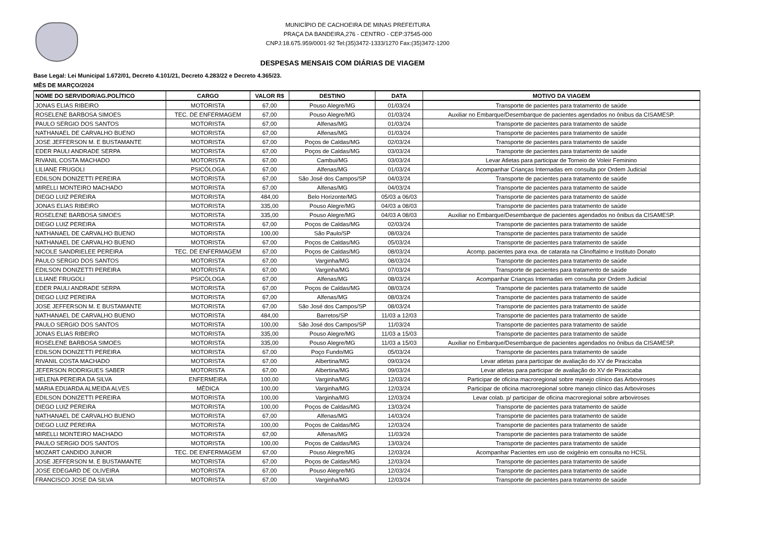MUNICÍPIO DE CACHOEIRA DE MINAS PREFEITURA
PRAÇA DA BANDEIRA,276 - CENTRO - CEP:37545-000
CNPJ:18.675.959/0001-92 Tel:(35)3472-1333/1270 Fax:(35)3472-1200
DESPESAS MENSAIS COM DIÁRIAS DE VIAGEM
Base Legal: Lei Municipal 1.672/01, Decreto 4.101/21, Decreto 4.283/22 e Decreto 4.365/23.
MÊS DE MARÇO/2024
| NOME DO SERVIDOR/AG.POLÍTICO | CARGO | VALOR R$ | DESTINO | DATA | MOTIVO DA VIAGEM |
| --- | --- | --- | --- | --- | --- |
| JONAS ELIAS RIBEIRO | MOTORISTA | 67,00 | Pouso Alegre/MG | 01/03/24 | Transporte de pacientes para tratamento de saúde |
| ROSELENE BARBOSA SIMOES | TEC. DE ENFERMAGEM | 67,00 | Pouso Alegre/MG | 01/03/24 | Auxiliar no Embarque/Desembarque de pacientes agendados no ônibus da CISAMESP. |
| PAULO SERGIO DOS SANTOS | MOTORISTA | 67,00 | Alfenas/MG | 01/03/24 | Transporte de pacientes para tratamento de saúde |
| NATHANAEL DE CARVALHO BUENO | MOTORISTA | 67,00 | Alfenas/MG | 01/03/24 | Transporte de pacientes para tratamento de saúde |
| JOSE JEFFERSON M. E BUSTAMANTE | MOTORISTA | 67,00 | Poços de Caldas/MG | 02/03/24 | Transporte de pacientes para tratamento de saúde |
| EDER PAULI ANDRADE SERPA | MOTORISTA | 67,00 | Poços de Caldas/MG | 03/03/24 | Transporte de pacientes para tratamento de saúde |
| RIVANIL COSTA MACHADO | MOTORISTA | 67,00 | Cambui/MG | 03/03/24 | Levar Atletas para participar de Torneio de Voleir Feminino |
| LILIANE FRUGOLI | PSICÓLOGA | 67,00 | Alfenas/MG | 01/03/24 | Acompanhar Crianças Internadas em consulta por Ordem Judicial |
| EDILSON DONIZETTI PEREIRA | MOTORISTA | 67,00 | São José dos Campos/SP | 04/03/24 | Transporte de pacientes para tratamento de saúde |
| MIRELLI MONTEIRO MACHADO | MOTORISTA | 67,00 | Alfenas/MG | 04/03/24 | Transporte de pacientes para tratamento de saúde |
| DIEGO LUIZ PEREIRA | MOTORISTA | 484,00 | Belo Horizonte/MG | 05/03 a 06/03 | Transporte de pacientes para tratamento de saúde |
| JONAS ELIAS RIBEIRO | MOTORISTA | 335,00 | Pouso Alegre/MG | 04/03 a 08/03 | Transporte de pacientes para tratamento de saúde |
| ROSELENE BARBOSA SIMOES | MOTORISTA | 335,00 | Pouso Alegre/MG | 04/03 A 08/03 | Auxiliar no Embarque/Desembarque de pacientes agendados no ônibus da CISAMESP. |
| DIEGO LUIZ PEREIRA | MOTORISTA | 67,00 | Poços de Caldas/MG | 02/03/24 | Transporte de pacientes para tratamento de saúde |
| NATHANAEL DE CARVALHO BUENO | MOTORISTA | 100,00 | São Paulo/SP | 08/03/24 | Transporte de pacientes para tratamento de saúde |
| NATHANAEL DE CARVALHO BUENO | MOTORISTA | 67,00 | Poços de Caldas/MG | 05/03/24 | Transporte de pacientes para tratamento de saúde |
| NICOLE SANDRIELEE PEREIRA | TEC. DE ENFERMAGEM | 67,00 | Poços de Caldas/MG | 08/03/24 | Acomp. pacientes para exa. de catarata na Clinoftalmo e Instituto Donato |
| PAULO SERGIO DOS SANTOS | MOTORISTA | 67,00 | Varginha/MG | 08/03/24 | Transporte de pacientes para tratamento de saúde |
| EDILSON DONIZETTI PEREIRA | MOTORISTA | 67,00 | Varginha/MG | 07/03/24 | Transporte de pacientes para tratamento de saúde |
| LILIANE FRUGOLI | PSICÓLOGA | 67,00 | Alfenas/MG | 08/03/24 | Acompanhar Crianças Internadas em consulta por Ordem Judicial |
| EDER PAULI ANDRADE SERPA | MOTORISTA | 67,00 | Poços de Caldas/MG | 08/03/24 | Transporte de pacientes para tratamento de saúde |
| DIEGO LUIZ PEREIRA | MOTORISTA | 67,00 | Alfenas/MG | 08/03/24 | Transporte de pacientes para tratamento de saúde |
| JOSE JEFFERSON M. E BUSTAMANTE | MOTORISTA | 67,00 | São José dos Campos/SP | 08/03/24 | Transporte de pacientes para tratamento de saúde |
| NATHANAEL DE CARVALHO BUENO | MOTORISTA | 484,00 | Barretos/SP | 11/03 a 12/03 | Transporte de pacientes para tratamento de saúde |
| PAULO SERGIO DOS SANTOS | MOTORISTA | 100,00 | São José dos Campos/SP | 11/03/24 | Transporte de pacientes para tratamento de saúde |
| JONAS ELIAS RIBEIRO | MOTORISTA | 335,00 | Pouso Alegre/MG | 11/03 a 15/03 | Transporte de pacientes para tratamento de saúde |
| ROSELENE BARBOSA SIMOES | MOTORISTA | 335,00 | Pouso Alegre/MG | 11/03 a 15/03 | Auxiliar no Embarque/Desembarque de pacientes agendados no ônibus da CISAMESP. |
| EDILSON DONIZETTI PEREIRA | MOTORISTA | 67,00 | Poço Fundo/MG | 05/03/24 | Transporte de pacientes para tratamento de saúde |
| RIVANIL COSTA MACHADO | MOTORISTA | 67,00 | Albertina/MG | 09/03/24 | Levar atletas para participar de avaliação do XV de Piracicaba |
| JEFERSON RODRIGUES SABER | MOTORISTA | 67,00 | Albertina/MG | 09/03/24 | Levar atletas para participar de avaliação do XV de Piracicaba |
| HELENA PEREIRA DA SILVA | ENFERMEIRA | 100,00 | Varginha/MG | 12/03/24 | Participar de oficina macroregional sobre manejo clínico das Arboviroses |
| MARIA EDUARDA ALMEIDA ALVES | MÉDICA | 100,00 | Varginha/MG | 12/03/24 | Participar de oficina macroregional sobre manejo clínico das Arboviroses |
| EDILSON DONIZETTI PEREIRA | MOTORISTA | 100,00 | Varginha/MG | 12/03/24 | Levar colab. p/ participar de oficina macroregional sobre arboviroses |
| DIEGO LUIZ PEREIRA | MOTORISTA | 100,00 | Poços de Caldas/MG | 13/03/24 | Transporte de pacientes para tratamento de saúde |
| NATHANAEL DE CARVALHO BUENO | MOTORISTA | 67,00 | Alfenas/MG | 14/03/24 | Transporte de pacientes para tratamento de saúde |
| DIEGO LUIZ PEREIRA | MOTORISTA | 100,00 | Poços de Caldas/MG | 12/03/24 | Transporte de pacientes para tratamento de saúde |
| MIRELLI MONTEIRO MACHADO | MOTORISTA | 67,00 | Alfenas/MG | 11/03/24 | Transporte de pacientes para tratamento de saúde |
| PAULO SERGIO DOS SANTOS | MOTORISTA | 100,00 | Poços de Caldas/MG | 13/03/24 | Transporte de pacientes para tratamento de saúde |
| MOZART CANDIDO JUNIOR | TEC. DE ENFERMAGEM | 67,00 | Pouso Alegre/MG | 12/03/24 | Acompanhar Pacientes em uso de oxigênio em consulta no HCSL |
| JOSE JEFFERSON M. E BUSTAMANTE | MOTORISTA | 67,00 | Poços de Caldas/MG | 12/03/24 | Transporte de pacientes para tratamento de saúde |
| JOSE EDEGARD DE OLIVEIRA | MOTORISTA | 67,00 | Pouso Alegre/MG | 12/03/24 | Transporte de pacientes para tratamento de saúde |
| FRANCISCO JOSE DA SILVA | MOTORISTA | 67,00 | Varginha/MG | 12/03/24 | Transporte de pacientes para tratamento de saúde |